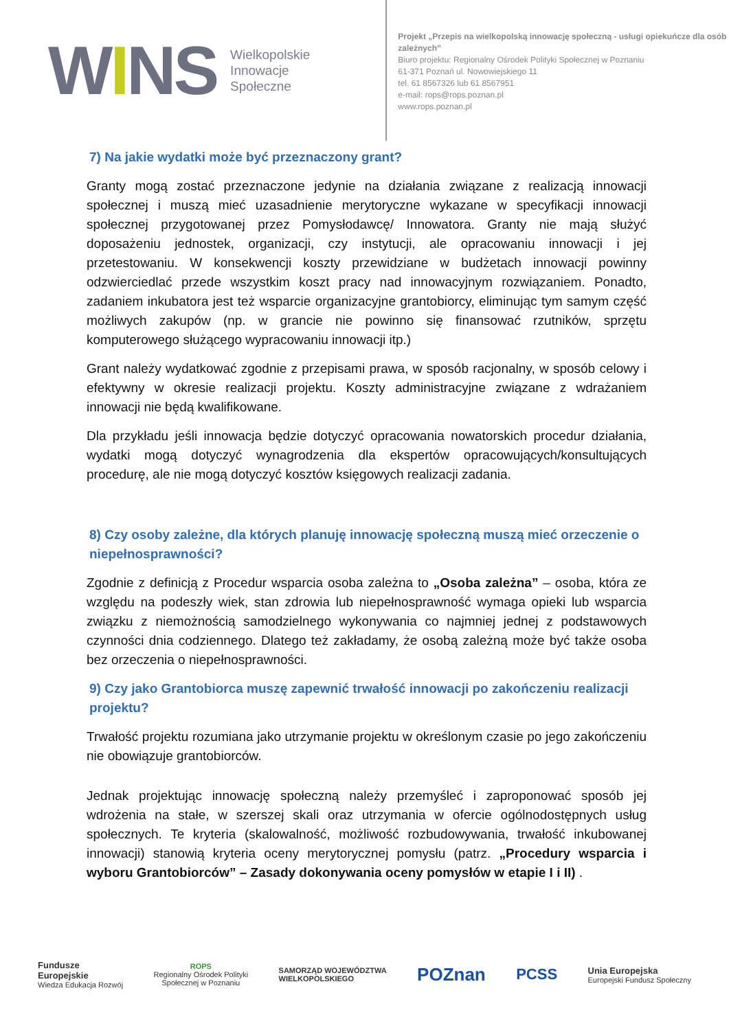WIN S
Wielkopolskie
Innowacje
Społeczne
Projekt „Przepis na wielkopolską innowację społeczną - usługi opiekuńcze dla osób zależnych”
Biuro projektu: Regionalny Ośrodek Polityki Społecznej w Poznaniu
61-371 Poznań ul. Nowowiejskiego 11
tel. 61 8567326 lub 61 8567951
e-mail: rops@rops.poznan.pl
www.rops.poznan.pl
7) Na jakie wydatki może być przeznaczony grant?
Granty mogą zostać przeznaczone jedynie na działania związane z realizacją innowacji społecznej i muszą mieć uzasadnienie merytoryczne wykazane w specyfikacji innowacji społecznej przygotowanej przez Pomysłodawcę/ Innowatora. Granty nie mają służyć doposażeniu jednostek, organizacji, czy instytucji, ale opracowaniu innowacji i jej przetestowaniu. W konsekwencji koszty przewidziane w budżetach innowacji powinny odzwierciedlać przede wszystkim koszt pracy nad innowacyjnym rozwiązaniem. Ponadto, zadaniem inkubatora jest też wsparcie organizacyjne grantobiorcy, eliminując tym samym część możliwych zakupów (np. w grancie nie powinno się finansować rzutników, sprzętu komputerowego służącego wypracowaniu innowacji itp.)
Grant należy wydatkować zgodnie z przepisami prawa, w sposób racjonalny, w sposób celowy i efektywny w okresie realizacji projektu. Koszty administracyjne związane z wdrażaniem innowacji nie będą kwalifikowane.
Dla przykładu jeśli innowacja będzie dotyczyć opracowania nowatorskich procedur działania, wydatki mogą dotyczyć wynagrodzenia dla ekspertów opracowujących/konsultujących procedurę, ale nie mogą dotyczyć kosztów księgowych realizacji zadania.
8) Czy osoby zależne, dla których planuję innowację społeczną muszą mieć orzeczenie o niepełnosprawności?
Zgodnie z definicją z Procedur wsparcia osoba zależna to „Osoba zależna” – osoba, która ze względu na podeszły wiek, stan zdrowia lub niepełnosprawność wymaga opieki lub wsparcia związku z niemożnością samodzielnego wykonywania co najmniej jednej z podstawowych czynności dnia codziennego. Dlatego też zakładamy, że osobą zależną może być także osoba bez orzeczenia o niepełnosprawności.
9) Czy jako Grantobiorca muszę zapewnić trwałość innowacji po zakończeniu realizacji projektu?
Trwałość projektu rozumiana jako utrzymanie projektu w określonym czasie po jego zakończeniu nie obowiązuje grantobiorców.
Jednak projektując innowację społeczną należy przemyśleć i zaproponować sposób jej wdrożenia na stałe, w szerszej skali oraz utrzymania w ofercie ogólnodostępnych usług społecznych. Te kryteria (skalowalność, możliwość rozbudowywania, trwałość inkubowanej innowacji) stanowią kryteria oceny merytorycznej pomysłu (patrz. „Procedury wsparcia i wyboru Grantobiorców” – Zasady dokonywania oceny pomysłów w etapie I i II) .
Fundusze
Europejskie
Wiedza Edukacja Rozwój
ROPS
Regionalny Ośrodek Polityki
Społecznej w Poznaniu
SAMORZĄD WOJEWÓDZTWA
WIELKOPOLSKIEGO
POZnan
PCSS
Unia Europejska
Europejski Fundusz Społeczny